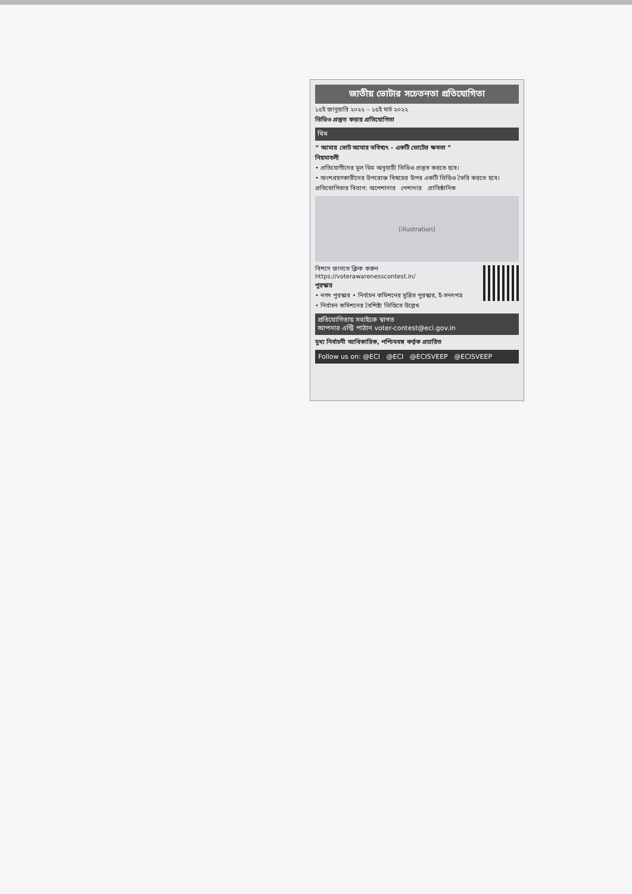জাতীয় ভোটার সচেতনতা প্রতিযোগিতা
১৫ই জানুয়ারি ২০২২ – ১৫ই মার্চ ২০২২
ভিডিও প্রস্তুত করার প্রতিযোগিতা
থিম
“ আমার ভোট আমার ভবিষ্যৎ - একটি ভোটের ক্ষমতা ”
নিয়মাবলী
• প্রতিযোগীদের মূল থিম অনুযায়ী ভিডিও প্রস্তুত করতে হবে।
• অংশগ্রহণকারীদের উপরোক্ত বিষয়ের উপর একটি ভিডিও তৈরি করতে হবে।
প্রতিযোগিতার বিভাগ: অপেশাদার পেশাদার প্রাতিষ্ঠানিক
[illustration]
বিশদে জানতে ক্লিক করুন
https://voterawarenesscontest.in/
পুরস্কার
• নগদ পুরস্কার • নির্বাচন কমিশনের মুদ্রিত পুরস্কার, ই-সনদপত্র
• নির্বাচন কমিশনের বৈশিষ্ট্য ভিত্তিতে উল্লেখ
প্রতিযোগিতায় সবাইকে স্বাগত
আপনার এন্ট্রি পাঠান voter-contest@eci.gov.in
মুখ্য নির্বাচনী আধিকারিক, পশ্চিমবঙ্গ কর্তৃক প্রচারিত
Follow us on: @ECI @ECI @ECISVEEP @ECISVEEP